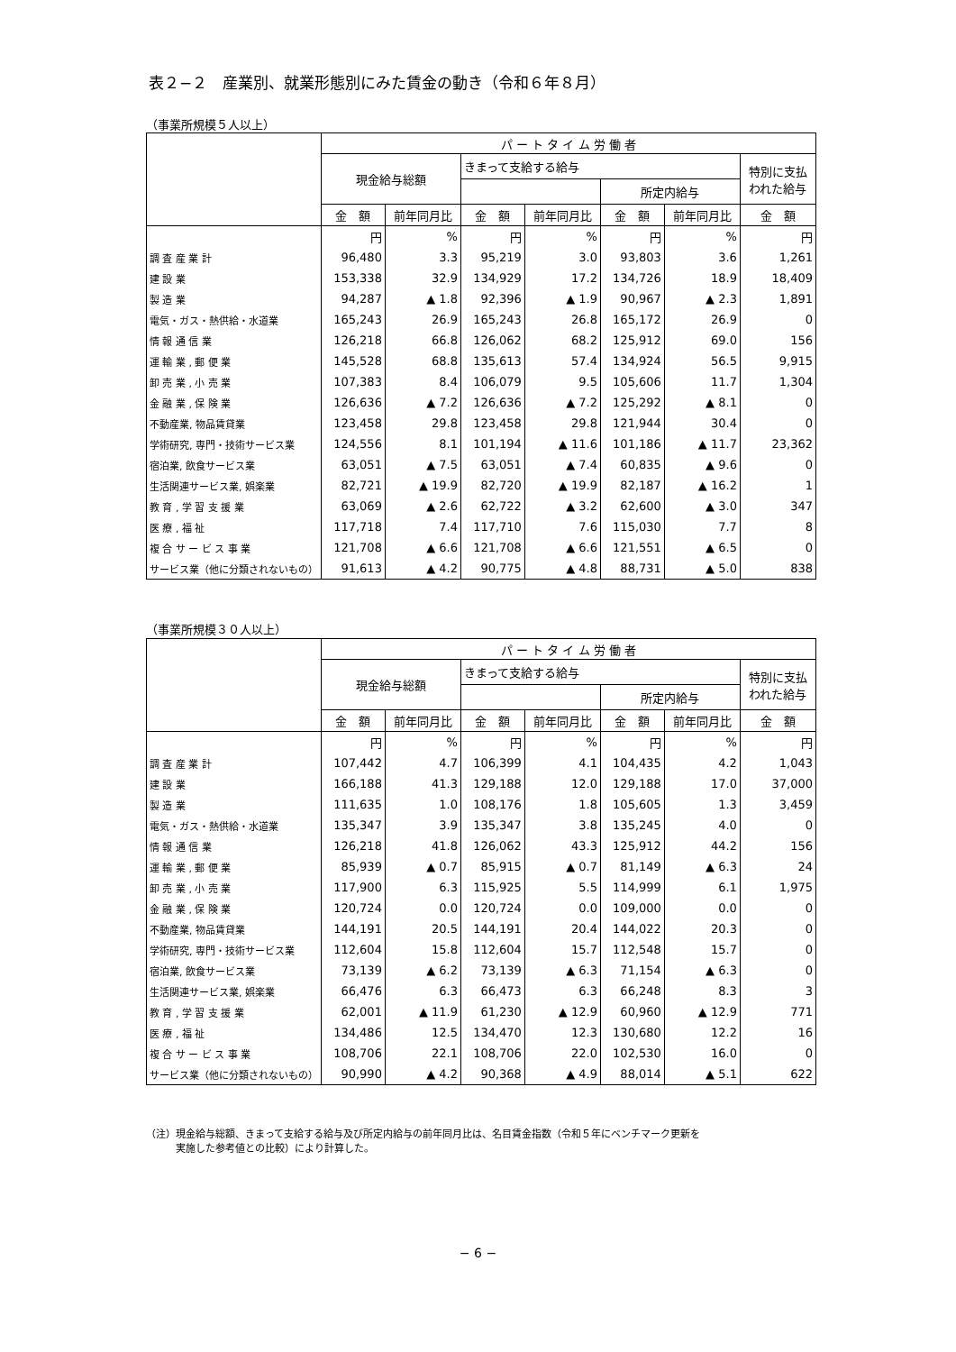表２−２　産業別、就業形態別にみた賃金の動き（令和６年８月）
（事業所規模５人以上）
| | パ ー ト タ イ ム 労 働 者 | | | | | | |
| --- | --- | --- | --- | --- | --- | --- | --- |
| | 現金給与総額 | | きまって支給する給与 | | | | 特別に支払 われた給与 |
| | | | | | 所定内給与 | | |
| | 金 額 | 前年同月比 | 金 額 | 前年同月比 | 金 額 | 前年同月比 | 金 額 |
| | 円 | % | 円 | % | 円 | % | 円 |
| 調 査 産 業 計 | 96,480 | 3.3 | 95,219 | 3.0 | 93,803 | 3.6 | 1,261 |
| 建 設 業 | 153,338 | 32.9 | 134,929 | 17.2 | 134,726 | 18.9 | 18,409 |
| 製 造 業 | 94,287 | ▲ 1.8 | 92,396 | ▲ 1.9 | 90,967 | ▲ 2.3 | 1,891 |
| 電気・ガス・熱供給・水道業 | 165,243 | 26.9 | 165,243 | 26.8 | 165,172 | 26.9 | 0 |
| 情 報 通 信 業 | 126,218 | 66.8 | 126,062 | 68.2 | 125,912 | 69.0 | 156 |
| 運 輸 業 , 郵 便 業 | 145,528 | 68.8 | 135,613 | 57.4 | 134,924 | 56.5 | 9,915 |
| 卸 売 業 , 小 売 業 | 107,383 | 8.4 | 106,079 | 9.5 | 105,606 | 11.7 | 1,304 |
| 金 融 業 , 保 険 業 | 126,636 | ▲ 7.2 | 126,636 | ▲ 7.2 | 125,292 | ▲ 8.1 | 0 |
| 不動産業, 物品賃貸業 | 123,458 | 29.8 | 123,458 | 29.8 | 121,944 | 30.4 | 0 |
| 学術研究, 専門・技術サービス業 | 124,556 | 8.1 | 101,194 | ▲ 11.6 | 101,186 | ▲ 11.7 | 23,362 |
| 宿泊業, 飲食サービス業 | 63,051 | ▲ 7.5 | 63,051 | ▲ 7.4 | 60,835 | ▲ 9.6 | 0 |
| 生活関連サービス業, 娯楽業 | 82,721 | ▲ 19.9 | 82,720 | ▲ 19.9 | 82,187 | ▲ 16.2 | 1 |
| 教 育 , 学 習 支 援 業 | 63,069 | ▲ 2.6 | 62,722 | ▲ 3.2 | 62,600 | ▲ 3.0 | 347 |
| 医 療 , 福 祉 | 117,718 | 7.4 | 117,710 | 7.6 | 115,030 | 7.7 | 8 |
| 複 合 サ ー ビ ス 事 業 | 121,708 | ▲ 6.6 | 121,708 | ▲ 6.6 | 121,551 | ▲ 6.5 | 0 |
| サービス業（他に分類されないもの） | 91,613 | ▲ 4.2 | 90,775 | ▲ 4.8 | 88,731 | ▲ 5.0 | 838 |
（事業所規模３０人以上）
| | パ ー ト タ イ ム 労 働 者 | | | | | | |
| --- | --- | --- | --- | --- | --- | --- | --- |
| | 現金給与総額 | | きまって支給する給与 | | | | 特別に支払 われた給与 |
| | | | | | 所定内給与 | | |
| | 金 額 | 前年同月比 | 金 額 | 前年同月比 | 金 額 | 前年同月比 | 金 額 |
| | 円 | % | 円 | % | 円 | % | 円 |
| 調 査 産 業 計 | 107,442 | 4.7 | 106,399 | 4.1 | 104,435 | 4.2 | 1,043 |
| 建 設 業 | 166,188 | 41.3 | 129,188 | 12.0 | 129,188 | 17.0 | 37,000 |
| 製 造 業 | 111,635 | 1.0 | 108,176 | 1.8 | 105,605 | 1.3 | 3,459 |
| 電気・ガス・熱供給・水道業 | 135,347 | 3.9 | 135,347 | 3.8 | 135,245 | 4.0 | 0 |
| 情 報 通 信 業 | 126,218 | 41.8 | 126,062 | 43.3 | 125,912 | 44.2 | 156 |
| 運 輸 業 , 郵 便 業 | 85,939 | ▲ 0.7 | 85,915 | ▲ 0.7 | 81,149 | ▲ 6.3 | 24 |
| 卸 売 業 , 小 売 業 | 117,900 | 6.3 | 115,925 | 5.5 | 114,999 | 6.1 | 1,975 |
| 金 融 業 , 保 険 業 | 120,724 | 0.0 | 120,724 | 0.0 | 109,000 | 0.0 | 0 |
| 不動産業, 物品賃貸業 | 144,191 | 20.5 | 144,191 | 20.4 | 144,022 | 20.3 | 0 |
| 学術研究, 専門・技術サービス業 | 112,604 | 15.8 | 112,604 | 15.7 | 112,548 | 15.7 | 0 |
| 宿泊業, 飲食サービス業 | 73,139 | ▲ 6.2 | 73,139 | ▲ 6.3 | 71,154 | ▲ 6.3 | 0 |
| 生活関連サービス業, 娯楽業 | 66,476 | 6.3 | 66,473 | 6.3 | 66,248 | 8.3 | 3 |
| 教 育 , 学 習 支 援 業 | 62,001 | ▲ 11.9 | 61,230 | ▲ 12.9 | 60,960 | ▲ 12.9 | 771 |
| 医 療 , 福 祉 | 134,486 | 12.5 | 134,470 | 12.3 | 130,680 | 12.2 | 16 |
| 複 合 サ ー ビ ス 事 業 | 108,706 | 22.1 | 108,706 | 22.0 | 102,530 | 16.0 | 0 |
| サービス業（他に分類されないもの） | 90,990 | ▲ 4.2 | 90,368 | ▲ 4.9 | 88,014 | ▲ 5.1 | 622 |
（注）現金給与総額、きまって支給する給与及び所定内給与の前年同月比は、名目賃金指数（令和５年にベンチマーク更新を
　　　実施した参考値との比較）により計算した。
− 6 −